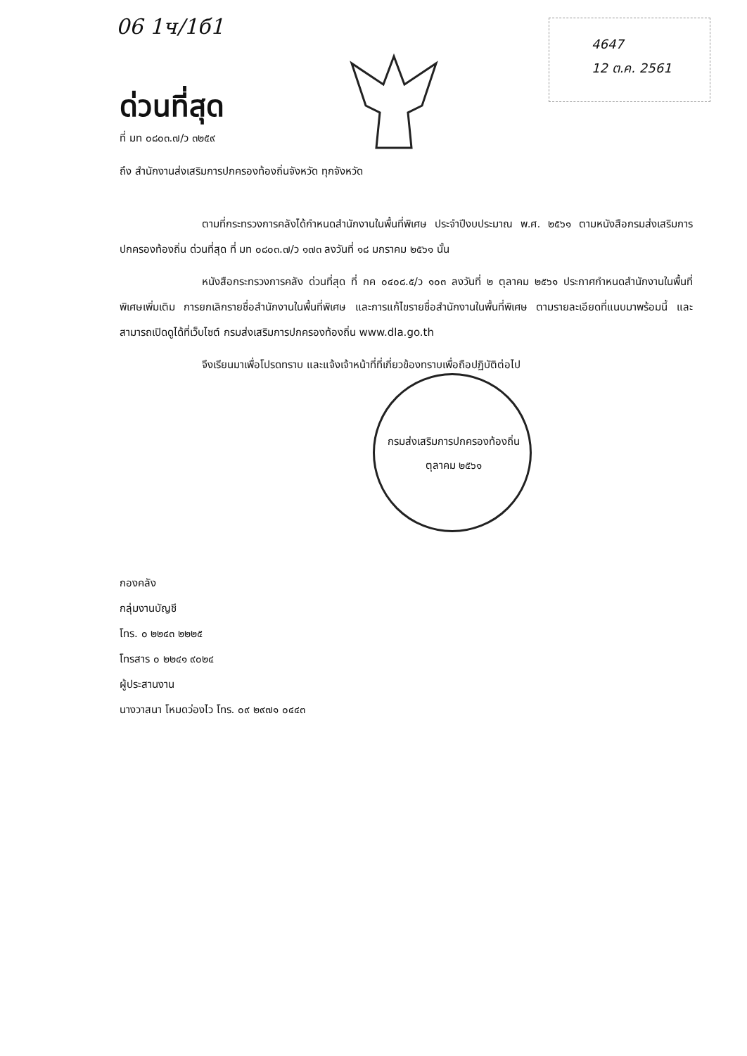06 1ч/1б1
4647
12 ต.ค. 2561
ด่วนที่สุด
ที่ มท ๐๘๐๓.๗/ว ๓๒๕๙
ถึง สำนักงานส่งเสริมการปกครองท้องถิ่นจังหวัด ทุกจังหวัด
ตามที่กระทรวงการคลังได้กำหนดสำนักงานในพื้นที่พิเศษ ประจำปีงบประมาณ พ.ศ. ๒๕๖๑ ตามหนังสือกรมส่งเสริมการปกครองท้องถิ่น ด่วนที่สุด ที่ มท ๐๘๐๓.๗/ว ๑๗๓ ลงวันที่ ๑๘ มกราคม ๒๕๖๑ นั้น
หนังสือกระทรวงการคลัง ด่วนที่สุด ที่ กค ๐๔๐๘.๕/ว ๑๐๓ ลงวันที่ ๒ ตุลาคม ๒๕๖๑ ประกาศกำหนดสำนักงานในพื้นที่พิเศษเพิ่มเติม การยกเลิกรายชื่อสำนักงานในพื้นที่พิเศษ และการแก้ไขรายชื่อสำนักงานในพื้นที่พิเศษ ตามรายละเอียดที่แนบมาพร้อมนี้ และสามารถเปิดดูได้ที่เว็บไซต์ กรมส่งเสริมการปกครองท้องถิ่น www.dla.go.th
จึงเรียนมาเพื่อโปรดทราบ และแจ้งเจ้าหน้าที่ที่เกี่ยวข้องทราบเพื่อถือปฏิบัติต่อไป
กรมส่งเสริมการปกครองท้องถิ่น
ตุลาคม ๒๕๖๑
กองคลัง
กลุ่มงานบัญชี
โทร. ๐ ๒๒๔๓ ๒๒๒๕
โทรสาร ๐ ๒๒๔๑ ๙๐๒๔
ผู้ประสานงาน
นางวาสนา โหมดว่องไว โทร. ๐๙ ๒๙๗๑ ๐๔๔๓